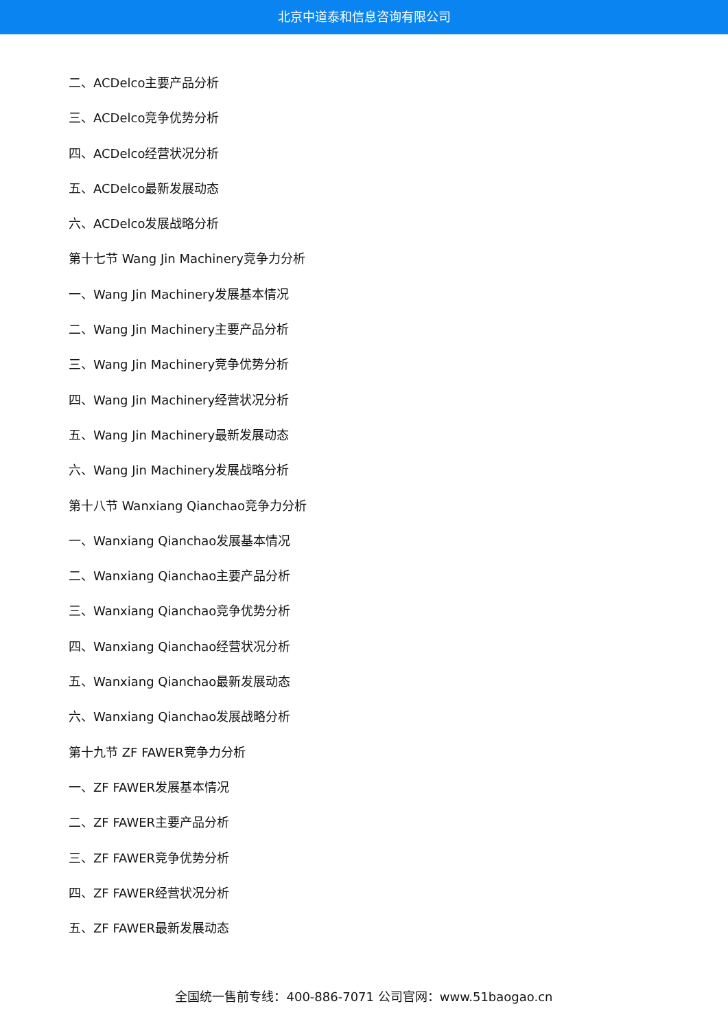北京中道泰和信息咨询有限公司
二、ACDelco主要产品分析
三、ACDelco竞争优势分析
四、ACDelco经营状况分析
五、ACDelco最新发展动态
六、ACDelco发展战略分析
第十七节 Wang Jin Machinery竞争力分析
一、Wang Jin Machinery发展基本情况
二、Wang Jin Machinery主要产品分析
三、Wang Jin Machinery竞争优势分析
四、Wang Jin Machinery经营状况分析
五、Wang Jin Machinery最新发展动态
六、Wang Jin Machinery发展战略分析
第十八节 Wanxiang Qianchao竞争力分析
一、Wanxiang Qianchao发展基本情况
二、Wanxiang Qianchao主要产品分析
三、Wanxiang Qianchao竞争优势分析
四、Wanxiang Qianchao经营状况分析
五、Wanxiang Qianchao最新发展动态
六、Wanxiang Qianchao发展战略分析
第十九节 ZF FAWER竞争力分析
一、ZF FAWER发展基本情况
二、ZF FAWER主要产品分析
三、ZF FAWER竞争优势分析
四、ZF FAWER经营状况分析
五、ZF FAWER最新发展动态
全国统一售前专线：400-886-7071 公司官网：www.51baogao.cn